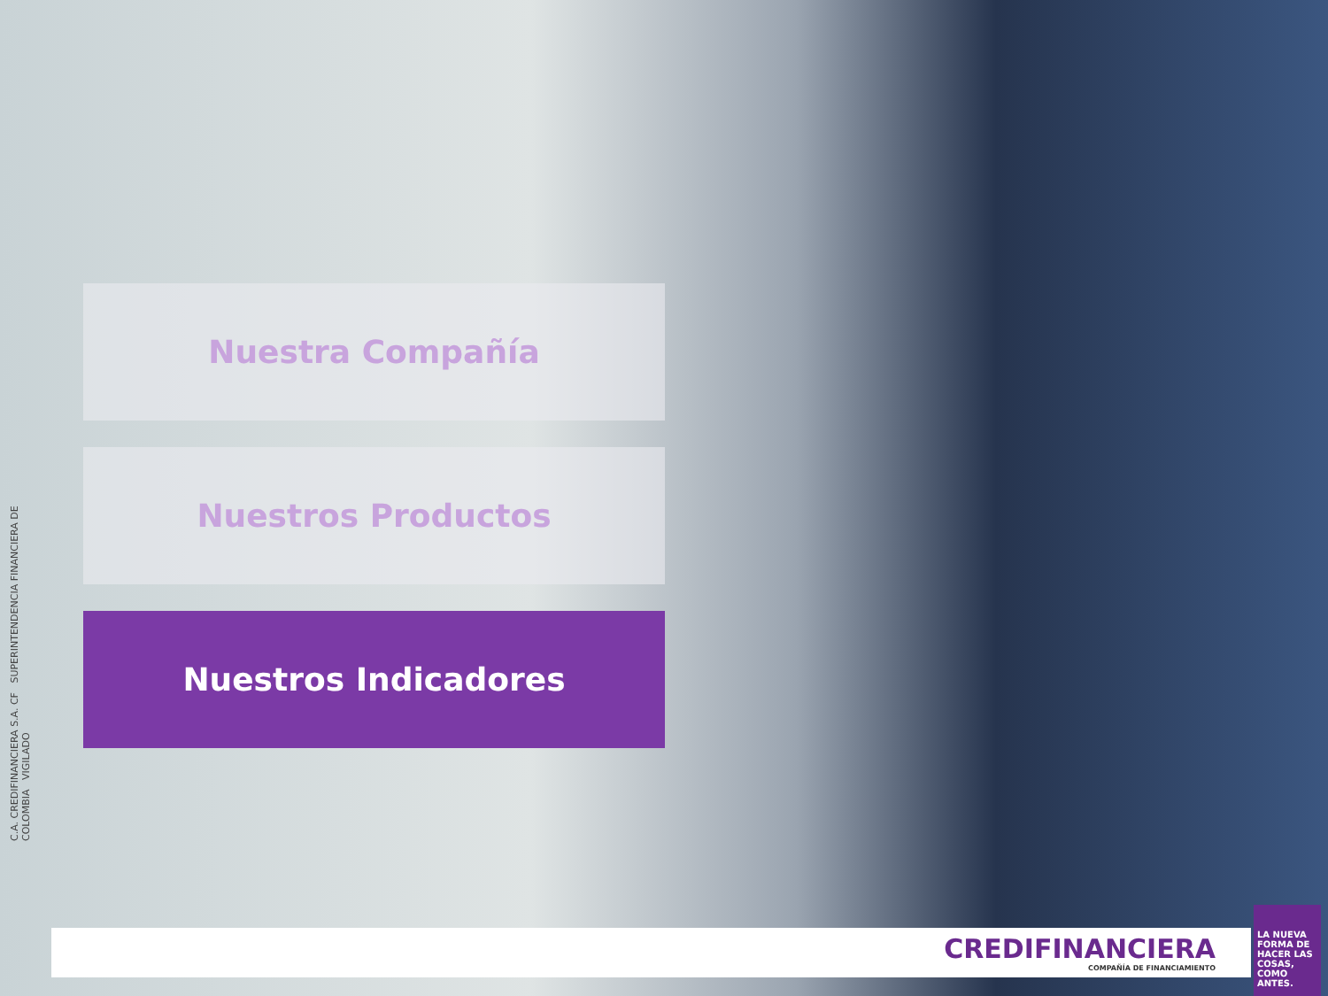C.A. CREDIFINANCIERA S.A. CF SUPERINTENDENCIA FINANCIERA DE COLOMBIA VIGILADO
Nuestra Compañía
Nuestros Productos
Nuestros Indicadores
CREDIFINANCIERA
COMPAÑÍA DE FINANCIAMIENTO
LA NUEVA FORMA DE HACER LAS COSAS, COMO ANTES.